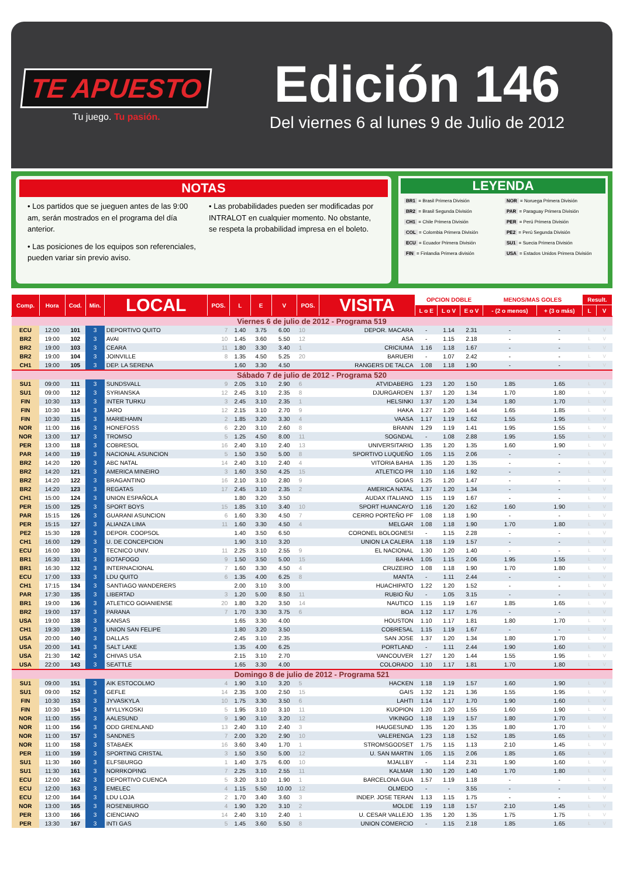TE APUESTO
Tu juego. Tu pasión.
Edición 146
Del viernes 6 al lunes 9 de Julio de 2012
NOTAS
• Los partidos que se jueguen antes de las 9:00 am, serán mostrados en el programa del día anterior.
• Las posiciones de los equipos son referenciales, pueden variar sin previo aviso.
• Las probabilidades pueden ser modificadas por INTRALOT en cualquier momento. No obstante, se respeta la probabilidad impresa en el boleto.
LEYENDA
BR1 = Brasil Primera División NOR = Noruega Primera División BR2 = Brasil Segunda División PAR = Paraguay Primera División CH1 = Chile Primera División PER = Perú Primera División COL = Colombia Primera División PE2 = Perú Segunda División ECU = Ecuador Primera División SU1 = Suecia Primera División FIN = Finlandia Primera división USA = Estados Unidos Primera División
| Comp. | Hora | Cod. | Min. | LOCAL | POS. | L | E | V | POS. | VISITA | OPCION DOBLE | | | MENOS/MAS GOLES | | Result. | |
| --- | --- | --- | --- | --- | --- | --- | --- | --- | --- | --- | --- | --- | --- | --- | --- | --- | --- |
| | | | | | | | | | | | L o E | L o V | E o V | - (2 o menos) | + (3 o más) | L | V |
| Viernes 6 de julio de 2012 - Programa 519 | | | | | | | | | | | | | | | | | |
| ECU | 12:00 | 101 | 3 | DEPORTIVO QUITO | 7 | 1.40 | 3.75 | 6.00 | 10 | DEPOR. MACARA | - | 1.14 | 2.31 | - | - | L | V |
| BR2 | 19:00 | 102 | 3 | AVAI | 10 | 1.45 | 3.60 | 5.50 | 12 | ASA | - | 1.15 | 2.18 | - | - | L | V |
| BR2 | 19:00 | 103 | 3 | CEARA | 11 | 1.80 | 3.30 | 3.40 | 1 | CRICIUMA | 1.16 | 1.18 | 1.67 | - | - | L | V |
| BR2 | 19:00 | 104 | 3 | JOINVILLE | 8 | 1.35 | 4.50 | 5.25 | 20 | BARUERI | - | 1.07 | 2.42 | - | - | L | V |
| CH1 | 19:00 | 105 | 3 | DEP. LA SERENA | | 1.60 | 3.30 | 4.50 | | RANGERS DE TALCA | 1.08 | 1.18 | 1.90 | - | - | L | V |
| Sábado 7 de julio de 2012 - Programa 520 | | | | | | | | | | | | | | | | | |
| SU1 | 09:00 | 111 | 3 | SUNDSVALL | 9 | 2.05 | 3.10 | 2.90 | 6 | ATVIDABERG | 1.23 | 1.20 | 1.50 | 1.85 | 1.65 | L | V |
| SU1 | 09:00 | 112 | 3 | SYRIANSKA | 12 | 2.45 | 3.10 | 2.35 | 8 | DJURGARDEN | 1.37 | 1.20 | 1.34 | 1.70 | 1.80 | L | V |
| FIN | 10:30 | 113 | 3 | INTER TURKU | 3 | 2.45 | 3.10 | 2.35 | 1 | HELSINKI | 1.37 | 1.20 | 1.34 | 1.80 | 1.70 | L | V |
| FIN | 10:30 | 114 | 3 | JARO | 12 | 2.15 | 3.10 | 2.70 | 9 | HAKA | 1.27 | 1.20 | 1.44 | 1.65 | 1.85 | L | V |
| FIN | 10:30 | 115 | 3 | MARIEHAMN | 2 | 1.85 | 3.20 | 3.30 | 4 | VAASA | 1.17 | 1.19 | 1.62 | 1.55 | 1.95 | L | V |
| NOR | 11:00 | 116 | 3 | HONEFOSS | 6 | 2.20 | 3.10 | 2.60 | 8 | BRANN | 1.29 | 1.19 | 1.41 | 1.95 | 1.55 | L | V |
| NOR | 13:00 | 117 | 3 | TROMSO | 5 | 1.25 | 4.50 | 8.00 | 11 | SOGNDAL | - | 1.08 | 2.88 | 1.95 | 1.55 | L | V |
| PER | 13:00 | 118 | 3 | COBRESOL | 16 | 2.40 | 3.10 | 2.40 | 13 | UNIVERSITARIO | 1.35 | 1.20 | 1.35 | 1.60 | 1.90 | L | V |
| PAR | 14:00 | 119 | 3 | NACIONAL ASUNCION | 5 | 1.50 | 3.50 | 5.00 | 8 | SPORTIVO LUQUEÑO | 1.05 | 1.15 | 2.06 | - | - | L | V |
| BR2 | 14:20 | 120 | 3 | ABC NATAL | 14 | 2.40 | 3.10 | 2.40 | 4 | VITORIA BAHIA | 1.35 | 1.20 | 1.35 | - | - | L | V |
| BR2 | 14:20 | 121 | 3 | AMERICA MINEIRO | 3 | 1.60 | 3.50 | 4.25 | 15 | ATLETICO PR | 1.10 | 1.16 | 1.92 | - | - | L | V |
| BR2 | 14:20 | 122 | 3 | BRAGANTINO | 16 | 2.10 | 3.10 | 2.80 | 9 | GOIAS | 1.25 | 1.20 | 1.47 | - | - | L | V |
| BR2 | 14:20 | 123 | 3 | REGATAS | 17 | 2.45 | 3.10 | 2.35 | 2 | AMERICA NATAL | 1.37 | 1.20 | 1.34 | - | - | L | V |
| CH1 | 15:00 | 124 | 3 | UNION ESPAÑOLA | | 1.80 | 3.20 | 3.50 | | AUDAX ITALIANO | 1.15 | 1.19 | 1.67 | - | - | L | V |
| PER | 15:00 | 125 | 3 | SPORT BOYS | 15 | 1.85 | 3.10 | 3.40 | 10 | SPORT HUANCAYO | 1.16 | 1.20 | 1.62 | 1.60 | 1.90 | L | V |
| PAR | 15:15 | 126 | 3 | GUARANI ASUNCION | 6 | 1.60 | 3.30 | 4.50 | 7 | CERRO PORTEÑO PF | 1.08 | 1.18 | 1.90 | - | - | L | V |
| PER | 15:15 | 127 | 3 | ALIANZA LIMA | 11 | 1.60 | 3.30 | 4.50 | 4 | MELGAR | 1.08 | 1.18 | 1.90 | 1.70 | 1.80 | L | V |
| PE2 | 15:30 | 128 | 3 | DEPOR. COOPSOL | | 1.40 | 3.50 | 6.50 | | CORONEL BOLOGNESI | - | 1.15 | 2.28 | - | - | L | V |
| CH1 | 16:00 | 129 | 3 | U. DE CONCEPCION | | 1.90 | 3.10 | 3.20 | | UNION LA CALERA | 1.18 | 1.19 | 1.57 | - | - | L | V |
| ECU | 16:00 | 130 | 3 | TECNICO UNIV. | 11 | 2.25 | 3.10 | 2.55 | 9 | EL NACIONAL | 1.30 | 1.20 | 1.40 | - | - | L | V |
| BR1 | 16:30 | 131 | 3 | BOTAFOGO | 9 | 1.50 | 3.50 | 5.00 | 15 | BAHIA | 1.05 | 1.15 | 2.06 | 1.95 | 1.55 | L | V |
| BR1 | 16:30 | 132 | 3 | INTERNACIONAL | 7 | 1.60 | 3.30 | 4.50 | 4 | CRUZEIRO | 1.08 | 1.18 | 1.90 | 1.70 | 1.80 | L | V |
| ECU | 17:00 | 133 | 3 | LDU QUITO | 6 | 1.35 | 4.00 | 6.25 | 8 | MANTA | - | 1.11 | 2.44 | - | - | L | V |
| CH1 | 17:15 | 134 | 3 | SANTIAGO WANDERERS | | 2.00 | 3.10 | 3.00 | | HUACHIPATO | 1.22 | 1.20 | 1.52 | - | - | L | V |
| PAR | 17:30 | 135 | 3 | LIBERTAD | 3 | 1.20 | 5.00 | 8.50 | 11 | RUBIO ÑU | - | 1.05 | 3.15 | - | - | L | V |
| BR1 | 19:00 | 136 | 3 | ATLETICO GOIANIENSE | 20 | 1.80 | 3.20 | 3.50 | 14 | NAUTICO | 1.15 | 1.19 | 1.67 | 1.85 | 1.65 | L | V |
| BR2 | 19:00 | 137 | 3 | PARANA | 7 | 1.70 | 3.30 | 3.75 | 6 | BOA | 1.12 | 1.17 | 1.76 | - | - | L | V |
| USA | 19:00 | 138 | 3 | KANSAS | | 1.65 | 3.30 | 4.00 | | HOUSTON | 1.10 | 1.17 | 1.81 | 1.80 | 1.70 | L | V |
| CH1 | 19:30 | 139 | 3 | UNION SAN FELIPE | | 1.80 | 3.20 | 3.50 | | COBRESAL | 1.15 | 1.19 | 1.67 | - | - | L | V |
| USA | 20:00 | 140 | 3 | DALLAS | | 2.45 | 3.10 | 2.35 | | SAN JOSE | 1.37 | 1.20 | 1.34 | 1.80 | 1.70 | L | V |
| USA | 20:00 | 141 | 3 | SALT LAKE | | 1.35 | 4.00 | 6.25 | | PORTLAND | - | 1.11 | 2.44 | 1.90 | 1.60 | L | V |
| USA | 21:30 | 142 | 3 | CHIVAS USA | | 2.15 | 3.10 | 2.70 | | VANCOUVER | 1.27 | 1.20 | 1.44 | 1.55 | 1.95 | L | V |
| USA | 22:00 | 143 | 3 | SEATTLE | | 1.65 | 3.30 | 4.00 | | COLORADO | 1.10 | 1.17 | 1.81 | 1.70 | 1.80 | L | V |
| Domingo 8 de julio de 2012 - Programa 521 | | | | | | | | | | | | | | | | | |
| SU1 | 09:00 | 151 | 3 | AIK ESTOCOLMO | 4 | 1.90 | 3.10 | 3.20 | 5 | HACKEN | 1.18 | 1.19 | 1.57 | 1.60 | 1.90 | L | V |
| SU1 | 09:00 | 152 | 3 | GEFLE | 14 | 2.35 | 3.00 | 2.50 | 15 | GAIS | 1.32 | 1.21 | 1.36 | 1.55 | 1.95 | L | V |
| FIN | 10:30 | 153 | 3 | JYVASKYLA | 10 | 1.75 | 3.30 | 3.50 | 6 | LAHTI | 1.14 | 1.17 | 1.70 | 1.90 | 1.60 | L | V |
| FIN | 10:30 | 154 | 3 | MYLLYKOSKI | 5 | 1.95 | 3.10 | 3.10 | 11 | KUOPION | 1.20 | 1.20 | 1.55 | 1.60 | 1.90 | L | V |
| NOR | 11:00 | 155 | 3 | AALESUND | 9 | 1.90 | 3.10 | 3.20 | 12 | VIKINGO | 1.18 | 1.19 | 1.57 | 1.80 | 1.70 | L | V |
| NOR | 11:00 | 156 | 3 | ODD GRENLAND | 13 | 2.40 | 3.10 | 2.40 | 3 | HAUGESUND | 1.35 | 1.20 | 1.35 | 1.80 | 1.70 | L | V |
| NOR | 11:00 | 157 | 3 | SANDNES | 7 | 2.00 | 3.20 | 2.90 | 10 | VALERENGA | 1.23 | 1.18 | 1.52 | 1.85 | 1.65 | L | V |
| NOR | 11:00 | 158 | 3 | STABAEK | 16 | 3.60 | 3.40 | 1.70 | 1 | STROMSGODSET | 1.75 | 1.15 | 1.13 | 2.10 | 1.45 | L | V |
| PER | 11:00 | 159 | 3 | SPORTING CRISTAL | 3 | 1.50 | 3.50 | 5.00 | 12 | U. SAN MARTIN | 1.05 | 1.15 | 2.06 | 1.85 | 1.65 | L | V |
| SU1 | 11:30 | 160 | 3 | ELFSBURGO | 1 | 1.40 | 3.75 | 6.00 | 10 | MJALLBY | - | 1.14 | 2.31 | 1.90 | 1.60 | L | V |
| SU1 | 11:30 | 161 | 3 | NORRKOPING | 7 | 2.25 | 3.10 | 2.55 | 11 | KALMAR | 1.30 | 1.20 | 1.40 | 1.70 | 1.80 | L | V |
| ECU | 12:00 | 162 | 3 | DEPORTIVO CUENCA | 5 | 3.20 | 3.10 | 1.90 | 1 | BARCELONA GUA | 1.57 | 1.19 | 1.18 | - | - | L | V |
| ECU | 12:00 | 163 | 3 | EMELEC | 4 | 1.15 | 5.50 | 10.00 | 12 | OLMEDO | - | - | 3.55 | - | - | L | V |
| ECU | 12:00 | 164 | 3 | LDU LOJA | 2 | 1.70 | 3.40 | 3.60 | 3 | INDEP. JOSE TERAN | 1.13 | 1.15 | 1.75 | - | - | L | V |
| NOR | 13:00 | 165 | 3 | ROSENBURGO | 4 | 1.90 | 3.20 | 3.10 | 2 | MOLDE | 1.19 | 1.18 | 1.57 | 2.10 | 1.45 | L | V |
| PER | 13:00 | 166 | 3 | CIENCIANO | 14 | 2.40 | 3.10 | 2.40 | 1 | U. CESAR VALLEJO | 1.35 | 1.20 | 1.35 | 1.75 | 1.75 | L | V |
| PER | 13:30 | 167 | 3 | INTI GAS | 5 | 1.45 | 3.60 | 5.50 | 8 | UNION COMERCIO | - | 1.15 | 2.18 | 1.85 | 1.65 | L | V |